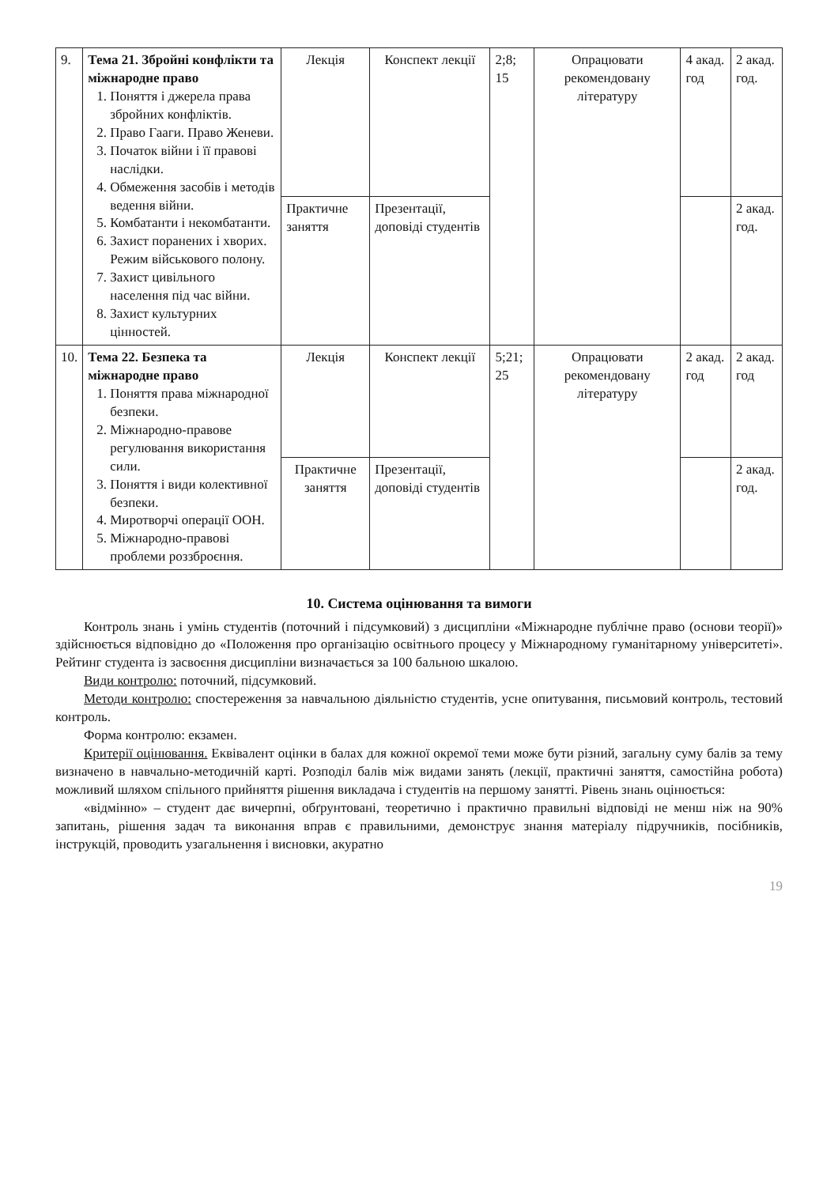| 9. | Тема 21. Збройні конфлікти та міжнародне право 1. Поняття і джерела права збройних конфліктів. 2. Право Гааги. Право Женеви. 3. Початок війни і її правові наслідки. 4. Обмеження засобів і методів ведення війни. 5. Комбатанти і некомбатанти. 6. Захист поранених і хворих. Режим військового полону. 7. Захист цивільного населення під час війни. 8. Захист культурних цінностей. | Лекція | Конспект лекції | 2;8; 15 | Опрацювати рекомендовану літературу | 4 акад. год | 2 акад. год. |
| | | Практичне заняття | Презентації, доповіді студентів | | | | 2 акад. год. |
| 10. | Тема 22. Безпека та міжнародне право 1. Поняття права міжнародної безпеки. 2. Міжнародно-правове регулювання використання сили. 3. Поняття і види колективної безпеки. 4. Миротворчі операції ООН. 5. Міжнародно-правові проблеми роззброєння. | Лекція | Конспект лекції | 5;21; 25 | Опрацювати рекомендовану літературу | 2 акад. год | 2 акад. год |
| | | Практичне заняття | Презентації, доповіді студентів | | | | 2 акад. год. |
10. Система оцінювання та вимоги
Контроль знань і умінь студентів (поточний і підсумковий) з дисципліни «Міжнародне публічне право (основи теорії)» здійснюється відповідно до «Положення про організацію освітнього процесу у Міжнародному гуманітарному університеті». Рейтинг студента із засвоєння дисципліни визначається за 100 бальною шкалою.
Види контролю: поточний, підсумковий.
Методи контролю: спостереження за навчальною діяльністю студентів, усне опитування, письмовий контроль, тестовий контроль.
Форма контролю: екзамен.
Критерії оцінювання. Еквівалент оцінки в балах для кожної окремої теми може бути різний, загальну суму балів за тему визначено в навчально-методичній карті. Розподіл балів між видами занять (лекції, практичні заняття, самостійна робота) можливий шляхом спільного прийняття рішення викладача і студентів на першому занятті. Рівень знань оцінюється:
«відмінно» – студент дає вичерпні, обґрунтовані, теоретично і практично правильні відповіді не менш ніж на 90% запитань, рішення задач та виконання вправ є правильними, демонструє знання матеріалу підручників, посібників, інструкцій, проводить узагальнення і висновки, акуратно
19